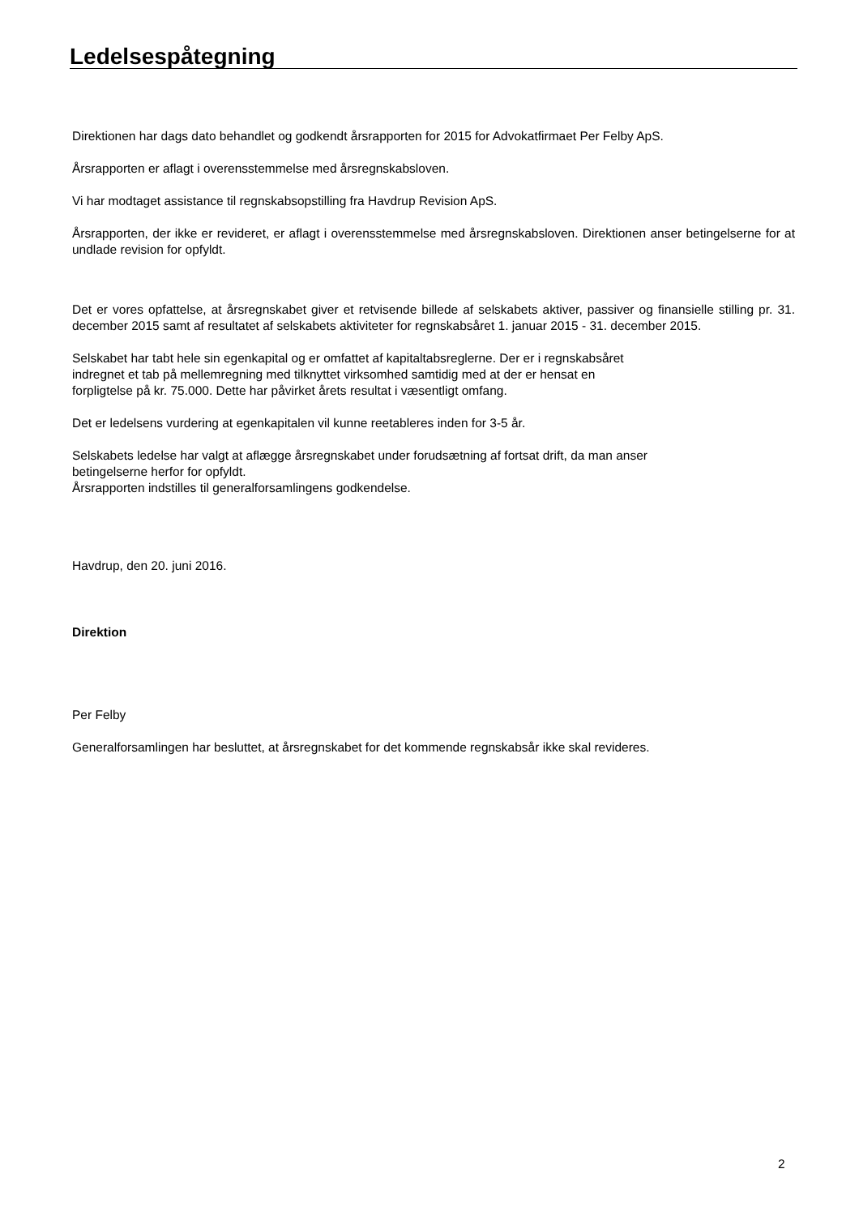Ledelsespåtegning
Direktionen har dags dato behandlet og godkendt årsrapporten for 2015 for Advokatfirmaet Per Felby ApS.
Årsrapporten er aflagt i overensstemmelse med årsregnskabsloven.
Vi har modtaget assistance til regnskabsopstilling fra Havdrup Revision ApS.
Årsrapporten, der ikke er revideret, er aflagt i overensstemmelse med årsregnskabsloven. Direktionen anser betingelserne for at undlade revision for opfyldt.
Det er vores opfattelse, at årsregnskabet giver et retvisende billede af selskabets aktiver, passiver og finansielle stilling pr. 31. december 2015 samt af resultatet af selskabets aktiviteter for regnskabsåret 1. januar 2015 - 31. december 2015.
Selskabet har tabt hele sin egenkapital og er omfattet af kapitaltabsreglerne. Der er i regnskabsåret
indregnet et tab på mellemregning med tilknyttet virksomhed samtidig med at der er hensat en
forpligtelse på kr. 75.000. Dette har påvirket årets resultat i væsentligt omfang.
Det er ledelsens vurdering at egenkapitalen vil kunne reetableres inden for 3-5 år.
Selskabets ledelse har valgt at aflægge årsregnskabet under forudsætning af fortsat drift, da man anser
betingelserne herfor for opfyldt.
Årsrapporten indstilles til generalforsamlingens godkendelse.
Havdrup, den 20. juni 2016.
Direktion
Per Felby
Generalforsamlingen har besluttet, at årsregnskabet for det kommende regnskabsår ikke skal revideres.
2